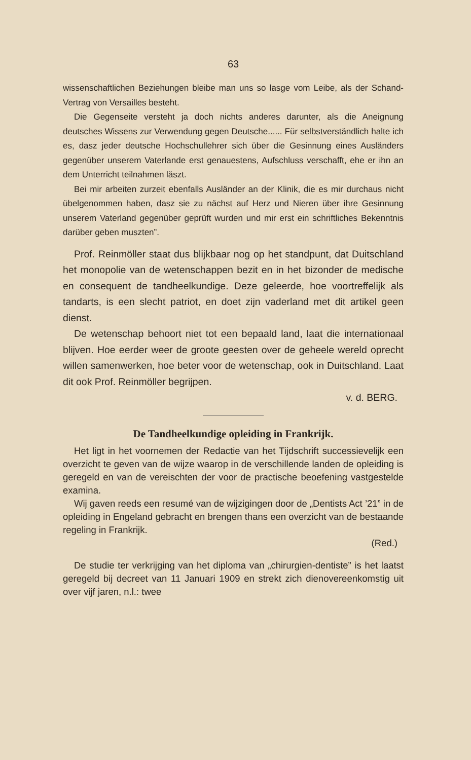63
wissenschaftlichen Beziehungen bleibe man uns so lasge vom Leibe, als der Schand-Vertrag von Versailles besteht.
Die Gegenseite versteht ja doch nichts anderes darunter, als die Aneignung deutsches Wissens zur Verwendung gegen Deutsche...... Für selbstverständlich halte ich es, dasz jeder deutsche Hochschullehrer sich über die Gesinnung eines Ausländers gegenüber unserem Vaterlande erst genauestens, Aufschluss verschafft, ehe er ihn an dem Unterricht teilnahmen läszt.
Bei mir arbeiten zurzeit ebenfalls Ausländer an der Klinik, die es mir durchaus nicht übelgenommen haben, dasz sie zu nächst auf Herz und Nieren über ihre Gesinnung unserem Vaterland gegenüber geprüft wurden und mir erst ein schriftliches Bekenntnis darüber geben muszten”.
Prof. Reinmöller staat dus blijkbaar nog op het standpunt, dat Duitschland het monopolie van de wetenschappen bezit en in het bizonder de medische en consequent de tandheelkundige. Deze geleerde, hoe voortreffelijk als tandarts, is een slecht patriot, en doet zijn vaderland met dit artikel geen dienst.
De wetenschap behoort niet tot een bepaald land, laat die internationaal blijven. Hoe eerder weer de groote geesten over de geheele wereld oprecht willen samenwerken, hoe beter voor de wetenschap, ook in Duitschland. Laat dit ook Prof. Reinmöller begrijpen.
v. d. BERG.
De Tandheelkundige opleiding in Frankrijk.
Het ligt in het voornemen der Redactie van het Tijdschrift successievelijk een overzicht te geven van de wijze waarop in de verschillende landen de opleiding is geregeld en van de vereischten der voor de practische beoefening vastgestelde examina.
Wij gaven reeds een resumé van de wijzigingen door de „Dentists Act ’21” in de opleiding in Engeland gebracht en brengen thans een overzicht van de bestaande regeling in Frankrijk.
(Red.)
De studie ter verkrijging van het diploma van „chirurgien-dentiste” is het laatst geregeld bij decreet van 11 Januari 1909 en strekt zich dienovereenkomstig uit over vijf jaren, n.l.: twee